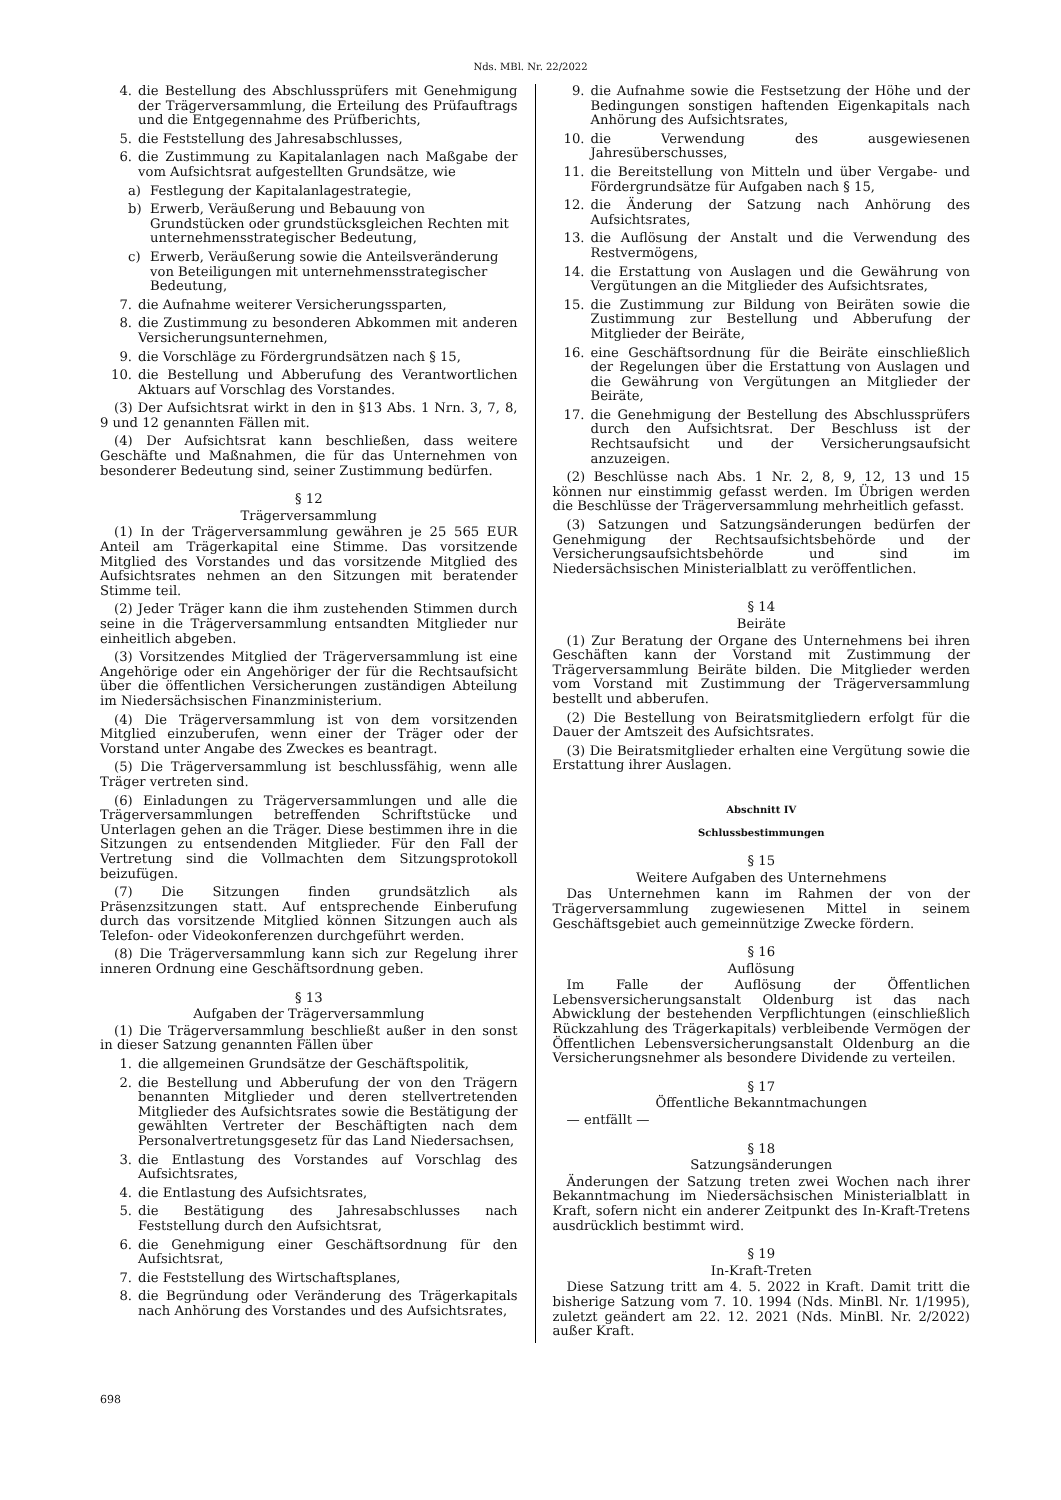Nds. MBl. Nr. 22/2022
4. die Bestellung des Abschlussprüfers mit Genehmigung der Trägerversammlung, die Erteilung des Prüfauftrags und die Entgegennahme des Prüfberichts,
5. die Feststellung des Jahresabschlusses,
6. die Zustimmung zu Kapitalanlagen nach Maßgabe der vom Aufsichtsrat aufgestellten Grundsätze, wie
a) Festlegung der Kapitalanlagestrategie,
b) Erwerb, Veräußerung und Bebauung von Grundstücken oder grundstücksgleichen Rechten mit unternehmensstrategischer Bedeutung,
c) Erwerb, Veräußerung sowie die Anteilsveränderung von Beteiligungen mit unternehmensstrategischer Bedeutung,
7. die Aufnahme weiterer Versicherungssparten,
8. die Zustimmung zu besonderen Abkommen mit anderen Versicherungsunternehmen,
9. die Vorschläge zu Fördergrundsätzen nach § 15,
10. die Bestellung und Abberufung des Verantwortlichen Aktuars auf Vorschlag des Vorstandes.
(3) Der Aufsichtsrat wirkt in den in §13 Abs. 1 Nrn. 3, 7, 8, 9 und 12 genannten Fällen mit.
(4) Der Aufsichtsrat kann beschließen, dass weitere Geschäfte und Maßnahmen, die für das Unternehmen von besonderer Bedeutung sind, seiner Zustimmung bedürfen.
§ 12
Trägerversammlung
(1) In der Trägerversammlung gewähren je 25 565 EUR Anteil am Trägerkapital eine Stimme. Das vorsitzende Mitglied des Vorstandes und das vorsitzende Mitglied des Aufsichtsrates nehmen an den Sitzungen mit beratender Stimme teil.
(2) Jeder Träger kann die ihm zustehenden Stimmen durch seine in die Trägerversammlung entsandten Mitglieder nur einheitlich abgeben.
(3) Vorsitzendes Mitglied der Trägerversammlung ist eine Angehörige oder ein Angehöriger der für die Rechtsaufsicht über die öffentlichen Versicherungen zuständigen Abteilung im Niedersächsischen Finanzministerium.
(4) Die Trägerversammlung ist von dem vorsitzenden Mitglied einzuberufen, wenn einer der Träger oder der Vorstand unter Angabe des Zweckes es beantragt.
(5) Die Trägerversammlung ist beschlussfähig, wenn alle Träger vertreten sind.
(6) Einladungen zu Trägerversammlungen und alle die Trägerversammlungen betreffenden Schriftstücke und Unterlagen gehen an die Träger. Diese bestimmen ihre in die Sitzungen zu entsendenden Mitglieder. Für den Fall der Vertretung sind die Vollmachten dem Sitzungsprotokoll beizufügen.
(7) Die Sitzungen finden grundsätzlich als Präsenzsitzungen statt. Auf entsprechende Einberufung durch das vorsitzende Mitglied können Sitzungen auch als Telefon- oder Videokonferenzen durchgeführt werden.
(8) Die Trägerversammlung kann sich zur Regelung ihrer inneren Ordnung eine Geschäftsordnung geben.
§ 13
Aufgaben der Trägerversammlung
(1) Die Trägerversammlung beschließt außer in den sonst in dieser Satzung genannten Fällen über
1. die allgemeinen Grundsätze der Geschäftspolitik,
2. die Bestellung und Abberufung der von den Trägern benannten Mitglieder und deren stellvertretenden Mitglieder des Aufsichtsrates sowie die Bestätigung der gewählten Vertreter der Beschäftigten nach dem Personalvertretungsgesetz für das Land Niedersachsen,
3. die Entlastung des Vorstandes auf Vorschlag des Aufsichtsrates,
4. die Entlastung des Aufsichtsrates,
5. die Bestätigung des Jahresabschlusses nach Feststellung durch den Aufsichtsrat,
6. die Genehmigung einer Geschäftsordnung für den Aufsichtsrat,
7. die Feststellung des Wirtschaftsplanes,
8. die Begründung oder Veränderung des Trägerkapitals nach Anhörung des Vorstandes und des Aufsichtsrates,
9. die Aufnahme sowie die Festsetzung der Höhe und der Bedingungen sonstigen haftenden Eigenkapitals nach Anhörung des Aufsichtsrates,
10. die Verwendung des ausgewiesenen Jahresüberschusses,
11. die Bereitstellung von Mitteln und über Vergabe- und Fördergrundsätze für Aufgaben nach § 15,
12. die Änderung der Satzung nach Anhörung des Aufsichtsrates,
13. die Auflösung der Anstalt und die Verwendung des Restvermögens,
14. die Erstattung von Auslagen und die Gewährung von Vergütungen an die Mitglieder des Aufsichtsrates,
15. die Zustimmung zur Bildung von Beiräten sowie die Zustimmung zur Bestellung und Abberufung der Mitglieder der Beiräte,
16. eine Geschäftsordnung für die Beiräte einschließlich der Regelungen über die Erstattung von Auslagen und die Gewährung von Vergütungen an Mitglieder der Beiräte,
17. die Genehmigung der Bestellung des Abschlussprüfers durch den Aufsichtsrat. Der Beschluss ist der Rechtsaufsicht und der Versicherungsaufsicht anzuzeigen.
(2) Beschlüsse nach Abs. 1 Nr. 2, 8, 9, 12, 13 und 15 können nur einstimmig gefasst werden. Im Übrigen werden die Beschlüsse der Trägerversammlung mehrheitlich gefasst.
(3) Satzungen und Satzungsänderungen bedürfen der Genehmigung der Rechtsaufsichtsbehörde und der Versicherungsaufsichtsbehörde und sind im Niedersächsischen Ministerialblatt zu veröffentlichen.
§ 14
Beiräte
(1) Zur Beratung der Organe des Unternehmens bei ihren Geschäften kann der Vorstand mit Zustimmung der Trägerversammlung Beiräte bilden. Die Mitglieder werden vom Vorstand mit Zustimmung der Trägerversammlung bestellt und abberufen.
(2) Die Bestellung von Beiratsmitgliedern erfolgt für die Dauer der Amtszeit des Aufsichtsrates.
(3) Die Beiratsmitglieder erhalten eine Vergütung sowie die Erstattung ihrer Auslagen.
Abschnitt IV
Schlussbestimmungen
§ 15
Weitere Aufgaben des Unternehmens
Das Unternehmen kann im Rahmen der von der Trägerversammlung zugewiesenen Mittel in seinem Geschäftsgebiet auch gemeinnützige Zwecke fördern.
§ 16
Auflösung
Im Falle der Auflösung der Öffentlichen Lebensversicherungsanstalt Oldenburg ist das nach Abwicklung der bestehenden Verpflichtungen (einschließlich Rückzahlung des Trägerkapitals) verbleibende Vermögen der Öffentlichen Lebensversicherungsanstalt Oldenburg an die Versicherungsnehmer als besondere Dividende zu verteilen.
§ 17
Öffentliche Bekanntmachungen
— entfällt —
§ 18
Satzungsänderungen
Änderungen der Satzung treten zwei Wochen nach ihrer Bekanntmachung im Niedersächsischen Ministerialblatt in Kraft, sofern nicht ein anderer Zeitpunkt des In-Kraft-Tretens ausdrücklich bestimmt wird.
§ 19
In-Kraft-Treten
Diese Satzung tritt am 4. 5. 2022 in Kraft. Damit tritt die bisherige Satzung vom 7. 10. 1994 (Nds. MinBl. Nr. 1/1995), zuletzt geändert am 22. 12. 2021 (Nds. MinBl. Nr. 2/2022) außer Kraft.
698